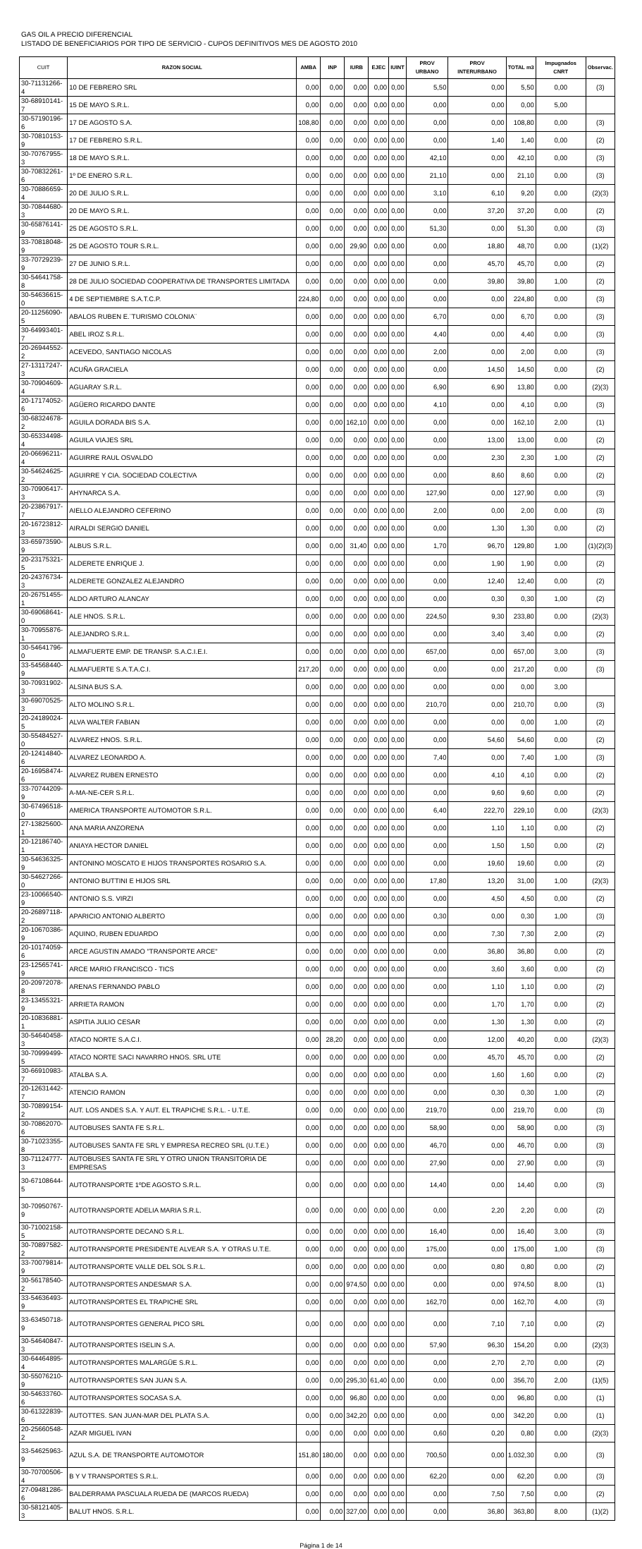GAS OIL A PRECIO DIFERENCIAL
LISTADO DE BENEFICIARIOS POR TIPO DE SERVICIO - CUPOS DEFINITIVOS MES DE AGOSTO 2010
| CUIT | RAZON SOCIAL | AMBA | INP | IURB | EJEC | IUINT | PROV URBANO | PROV INTERURBANO | TOTAL m3 | Impugnados CNRT | Observac. |
| --- | --- | --- | --- | --- | --- | --- | --- | --- | --- | --- | --- |
| 30-71131266-4 | 10 DE FEBRERO SRL | 0,00 | 0,00 | 0,00 | 0,00 | 0,00 | 5,50 | 0,00 | 5,50 | 0,00 | (3) |
| 30-68910141-7 | 15 DE MAYO S.R.L. | 0,00 | 0,00 | 0,00 | 0,00 | 0,00 | 0,00 | 0,00 | 0,00 | 5,00 | |
| 30-57190196-6 | 17 DE AGOSTO S.A. | 108,80 | 0,00 | 0,00 | 0,00 | 0,00 | 0,00 | 0,00 | 108,80 | 0,00 | (3) |
| 30-70810153-9 | 17 DE FEBRERO S.R.L. | 0,00 | 0,00 | 0,00 | 0,00 | 0,00 | 0,00 | 1,40 | 1,40 | 0,00 | (2) |
| 30-70767955-3 | 18 DE MAYO S.R.L. | 0,00 | 0,00 | 0,00 | 0,00 | 0,00 | 42,10 | 0,00 | 42,10 | 0,00 | (3) |
| 30-70832261-6 | 1º DE ENERO S.R.L. | 0,00 | 0,00 | 0,00 | 0,00 | 0,00 | 21,10 | 0,00 | 21,10 | 0,00 | (3) |
| 30-70886659-4 | 20 DE JULIO S.R.L. | 0,00 | 0,00 | 0,00 | 0,00 | 0,00 | 3,10 | 6,10 | 9,20 | 0,00 | (2)(3) |
| 30-70844680-3 | 20 DE MAYO S.R.L. | 0,00 | 0,00 | 0,00 | 0,00 | 0,00 | 0,00 | 37,20 | 37,20 | 0,00 | (2) |
| 30-65876141-9 | 25 DE AGOSTO S.R.L. | 0,00 | 0,00 | 0,00 | 0,00 | 0,00 | 51,30 | 0,00 | 51,30 | 0,00 | (3) |
| 33-70818048-9 | 25 DE AGOSTO TOUR S.R.L. | 0,00 | 0,00 | 29,90 | 0,00 | 0,00 | 0,00 | 18,80 | 48,70 | 0,00 | (1)(2) |
| 33-70729239-9 | 27 DE JUNIO S.R.L. | 0,00 | 0,00 | 0,00 | 0,00 | 0,00 | 0,00 | 45,70 | 45,70 | 0,00 | (2) |
| 30-54641758-8 | 28 DE JULIO SOCIEDAD COOPERATIVA DE TRANSPORTES LIMITADA | 0,00 | 0,00 | 0,00 | 0,00 | 0,00 | 0,00 | 39,80 | 39,80 | 1,00 | (2) |
| 30-54636615-0 | 4 DE SEPTIEMBRE S.A.T.C.P. | 224,80 | 0,00 | 0,00 | 0,00 | 0,00 | 0,00 | 0,00 | 224,80 | 0,00 | (3) |
| 20-11256090-5 | ABALOS RUBEN E.¨TURISMO COLONIA¨ | 0,00 | 0,00 | 0,00 | 0,00 | 0,00 | 6,70 | 0,00 | 6,70 | 0,00 | (3) |
| 30-64993401-7 | ABEL IROZ S.R.L. | 0,00 | 0,00 | 0,00 | 0,00 | 0,00 | 4,40 | 0,00 | 4,40 | 0,00 | (3) |
| 20-26944552-2 | ACEVEDO, SANTIAGO NICOLAS | 0,00 | 0,00 | 0,00 | 0,00 | 0,00 | 2,00 | 0,00 | 2,00 | 0,00 | (3) |
| 27-13117247-3 | ACUÑA GRACIELA | 0,00 | 0,00 | 0,00 | 0,00 | 0,00 | 0,00 | 14,50 | 14,50 | 0,00 | (2) |
| 30-70904609-4 | AGUARAY S.R.L. | 0,00 | 0,00 | 0,00 | 0,00 | 0,00 | 6,90 | 6,90 | 13,80 | 0,00 | (2)(3) |
| 20-17174052-6 | AGÜERO RICARDO DANTE | 0,00 | 0,00 | 0,00 | 0,00 | 0,00 | 4,10 | 0,00 | 4,10 | 0,00 | (3) |
| 30-68324678-2 | AGUILA DORADA BIS S.A. | 0,00 | 0,00 | 162,10 | 0,00 | 0,00 | 0,00 | 0,00 | 162,10 | 2,00 | (1) |
| 30-65334498-4 | AGUILA VIAJES SRL | 0,00 | 0,00 | 0,00 | 0,00 | 0,00 | 0,00 | 13,00 | 13,00 | 0,00 | (2) |
| 20-06696211-4 | AGUIRRE RAUL OSVALDO | 0,00 | 0,00 | 0,00 | 0,00 | 0,00 | 0,00 | 2,30 | 2,30 | 1,00 | (2) |
| 30-54624625-2 | AGUIRRE Y CIA. SOCIEDAD COLECTIVA | 0,00 | 0,00 | 0,00 | 0,00 | 0,00 | 0,00 | 8,60 | 8,60 | 0,00 | (2) |
| 30-70906417-3 | AHYNARCA S.A. | 0,00 | 0,00 | 0,00 | 0,00 | 0,00 | 127,90 | 0,00 | 127,90 | 0,00 | (3) |
| 20-23867917-7 | AIELLO ALEJANDRO CEFERINO | 0,00 | 0,00 | 0,00 | 0,00 | 0,00 | 2,00 | 0,00 | 2,00 | 0,00 | (3) |
| 20-16723812-3 | AIRALDI SERGIO DANIEL | 0,00 | 0,00 | 0,00 | 0,00 | 0,00 | 0,00 | 1,30 | 1,30 | 0,00 | (2) |
| 33-65973590-9 | ALBUS S.R.L. | 0,00 | 0,00 | 31,40 | 0,00 | 0,00 | 1,70 | 96,70 | 129,80 | 1,00 | (1)(2)(3) |
| 20-23175321-5 | ALDERETE ENRIQUE J. | 0,00 | 0,00 | 0,00 | 0,00 | 0,00 | 0,00 | 1,90 | 1,90 | 0,00 | (2) |
| 20-24376734-3 | ALDERETE GONZALEZ ALEJANDRO | 0,00 | 0,00 | 0,00 | 0,00 | 0,00 | 0,00 | 12,40 | 12,40 | 0,00 | (2) |
| 20-26751455-1 | ALDO ARTURO ALANCAY | 0,00 | 0,00 | 0,00 | 0,00 | 0,00 | 0,00 | 0,30 | 0,30 | 1,00 | (2) |
| 30-69068641-0 | ALE HNOS. S.R.L. | 0,00 | 0,00 | 0,00 | 0,00 | 0,00 | 224,50 | 9,30 | 233,80 | 0,00 | (2)(3) |
| 30-70955876-1 | ALEJANDRO S.R.L. | 0,00 | 0,00 | 0,00 | 0,00 | 0,00 | 0,00 | 3,40 | 3,40 | 0,00 | (2) |
| 30-54641796-0 | ALMAFUERTE EMP. DE TRANSP. S.A.C.I.E.I. | 0,00 | 0,00 | 0,00 | 0,00 | 0,00 | 657,00 | 0,00 | 657,00 | 3,00 | (3) |
| 33-54568440-9 | ALMAFUERTE S.A.T.A.C.I. | 217,20 | 0,00 | 0,00 | 0,00 | 0,00 | 0,00 | 0,00 | 217,20 | 0,00 | (3) |
| 30-70931902-3 | ALSINA BUS S.A. | 0,00 | 0,00 | 0,00 | 0,00 | 0,00 | 0,00 | 0,00 | 0,00 | 3,00 | |
| 30-69070525-3 | ALTO MOLINO S.R.L. | 0,00 | 0,00 | 0,00 | 0,00 | 0,00 | 210,70 | 0,00 | 210,70 | 0,00 | (3) |
| 20-24189024-5 | ALVA WALTER FABIAN | 0,00 | 0,00 | 0,00 | 0,00 | 0,00 | 0,00 | 0,00 | 0,00 | 1,00 | (2) |
| 30-55484527-0 | ALVAREZ HNOS. S.R.L. | 0,00 | 0,00 | 0,00 | 0,00 | 0,00 | 0,00 | 54,60 | 54,60 | 0,00 | (2) |
| 20-12414840-6 | ALVAREZ LEONARDO A. | 0,00 | 0,00 | 0,00 | 0,00 | 0,00 | 7,40 | 0,00 | 7,40 | 1,00 | (3) |
| 20-16958474-6 | ALVAREZ RUBEN ERNESTO | 0,00 | 0,00 | 0,00 | 0,00 | 0,00 | 0,00 | 4,10 | 4,10 | 0,00 | (2) |
| 33-70744209-9 | A-MA-NE-CER S.R.L. | 0,00 | 0,00 | 0,00 | 0,00 | 0,00 | 0,00 | 9,60 | 9,60 | 0,00 | (2) |
| 30-67496518-0 | AMERICA TRANSPORTE AUTOMOTOR S.R.L. | 0,00 | 0,00 | 0,00 | 0,00 | 0,00 | 6,40 | 222,70 | 229,10 | 0,00 | (2)(3) |
| 27-13825600-1 | ANA MARIA ANZORENA | 0,00 | 0,00 | 0,00 | 0,00 | 0,00 | 0,00 | 1,10 | 1,10 | 0,00 | (2) |
| 20-12186740-1 | ANIAYA HECTOR DANIEL | 0,00 | 0,00 | 0,00 | 0,00 | 0,00 | 0,00 | 1,50 | 1,50 | 0,00 | (2) |
| 30-54636325-9 | ANTONINO MOSCATO E HIJOS TRANSPORTES ROSARIO S.A. | 0,00 | 0,00 | 0,00 | 0,00 | 0,00 | 0,00 | 19,60 | 19,60 | 0,00 | (2) |
| 30-54627266-0 | ANTONIO BUTTINI E HIJOS SRL | 0,00 | 0,00 | 0,00 | 0,00 | 0,00 | 17,80 | 13,20 | 31,00 | 1,00 | (2)(3) |
| 23-10066540-9 | ANTONIO S.S. VIRZI | 0,00 | 0,00 | 0,00 | 0,00 | 0,00 | 0,00 | 4,50 | 4,50 | 0,00 | (2) |
| 20-26897118-2 | APARICIO ANTONIO ALBERTO | 0,00 | 0,00 | 0,00 | 0,00 | 0,00 | 0,30 | 0,00 | 0,30 | 1,00 | (3) |
| 20-10670386-9 | AQUINO, RUBEN EDUARDO | 0,00 | 0,00 | 0,00 | 0,00 | 0,00 | 0,00 | 7,30 | 7,30 | 2,00 | (2) |
| 20-10174059-6 | ARCE AGUSTIN AMADO "TRANSPORTE ARCE" | 0,00 | 0,00 | 0,00 | 0,00 | 0,00 | 0,00 | 36,80 | 36,80 | 0,00 | (2) |
| 23-12565741-9 | ARCE MARIO FRANCISCO - TICS | 0,00 | 0,00 | 0,00 | 0,00 | 0,00 | 0,00 | 3,60 | 3,60 | 0,00 | (2) |
| 20-20972078-8 | ARENAS FERNANDO PABLO | 0,00 | 0,00 | 0,00 | 0,00 | 0,00 | 0,00 | 1,10 | 1,10 | 0,00 | (2) |
| 23-13455321-9 | ARRIETA RAMON | 0,00 | 0,00 | 0,00 | 0,00 | 0,00 | 0,00 | 1,70 | 1,70 | 0,00 | (2) |
| 20-10836881-1 | ASPITIA JULIO CESAR | 0,00 | 0,00 | 0,00 | 0,00 | 0,00 | 0,00 | 1,30 | 1,30 | 0,00 | (2) |
| 30-54640458-3 | ATACO NORTE S.A.C.I. | 0,00 | 28,20 | 0,00 | 0,00 | 0,00 | 0,00 | 12,00 | 40,20 | 0,00 | (2)(3) |
| 30-70999499-5 | ATACO NORTE SACI NAVARRO HNOS. SRL UTE | 0,00 | 0,00 | 0,00 | 0,00 | 0,00 | 0,00 | 45,70 | 45,70 | 0,00 | (2) |
| 30-66910983-7 | ATALBA S.A. | 0,00 | 0,00 | 0,00 | 0,00 | 0,00 | 0,00 | 1,60 | 1,60 | 0,00 | (2) |
| 20-12631442-7 | ATENCIO RAMON | 0,00 | 0,00 | 0,00 | 0,00 | 0,00 | 0,00 | 0,30 | 0,30 | 1,00 | (2) |
| 30-70899154-2 | AUT. LOS ANDES S.A. Y AUT. EL TRAPICHE S.R.L. - U.T.E. | 0,00 | 0,00 | 0,00 | 0,00 | 0,00 | 219,70 | 0,00 | 219,70 | 0,00 | (3) |
| 30-70862070-6 | AUTOBUSES SANTA FE S.R.L. | 0,00 | 0,00 | 0,00 | 0,00 | 0,00 | 58,90 | 0,00 | 58,90 | 0,00 | (3) |
| 30-71023355-8 | AUTOBUSES SANTA FE SRL Y EMPRESA RECREO SRL (U.T.E.) | 0,00 | 0,00 | 0,00 | 0,00 | 0,00 | 46,70 | 0,00 | 46,70 | 0,00 | (3) |
| 30-71124777-3 | AUTOBUSES SANTA FE SRL Y OTRO UNION TRANSITORIA DE EMPRESAS | 0,00 | 0,00 | 0,00 | 0,00 | 0,00 | 27,90 | 0,00 | 27,90 | 0,00 | (3) |
| 30-67108644-5 | AUTOTRANSPORTE 1ºDE AGOSTO S.R.L. | 0,00 | 0,00 | 0,00 | 0,00 | 0,00 | 14,40 | 0,00 | 14,40 | 0,00 | (3) |
| 30-70950767-9 | AUTOTRANSPORTE ADELIA MARIA S.R.L. | 0,00 | 0,00 | 0,00 | 0,00 | 0,00 | 0,00 | 2,20 | 2,20 | 0,00 | (2) |
| 30-71002158-5 | AUTOTRANSPORTE DECANO S.R.L. | 0,00 | 0,00 | 0,00 | 0,00 | 0,00 | 16,40 | 0,00 | 16,40 | 3,00 | (3) |
| 30-70897582-2 | AUTOTRANSPORTE PRESIDENTE ALVEAR S.A. Y OTRAS U.T.E. | 0,00 | 0,00 | 0,00 | 0,00 | 0,00 | 175,00 | 0,00 | 175,00 | 1,00 | (3) |
| 33-70079814-9 | AUTOTRANSPORTE VALLE DEL SOL S.R.L. | 0,00 | 0,00 | 0,00 | 0,00 | 0,00 | 0,00 | 0,80 | 0,80 | 0,00 | (2) |
| 30-56178540-2 | AUTOTRANSPORTES ANDESMAR S.A. | 0,00 | 0,00 | 974,50 | 0,00 | 0,00 | 0,00 | 0,00 | 974,50 | 8,00 | (1) |
| 33-54636493-9 | AUTOTRANSPORTES EL TRAPICHE SRL | 0,00 | 0,00 | 0,00 | 0,00 | 0,00 | 162,70 | 0,00 | 162,70 | 4,00 | (3) |
| 33-63450718-9 | AUTOTRANSPORTES GENERAL PICO SRL | 0,00 | 0,00 | 0,00 | 0,00 | 0,00 | 0,00 | 7,10 | 7,10 | 0,00 | (2) |
| 30-54640847-3 | AUTOTRANSPORTES ISELIN S.A. | 0,00 | 0,00 | 0,00 | 0,00 | 0,00 | 57,90 | 96,30 | 154,20 | 0,00 | (2)(3) |
| 30-64464895-4 | AUTOTRANSPORTES MALARGÜE S.R.L. | 0,00 | 0,00 | 0,00 | 0,00 | 0,00 | 0,00 | 2,70 | 2,70 | 0,00 | (2) |
| 30-55076210-9 | AUTOTRANSPORTES SAN JUAN S.A. | 0,00 | 0,00 | 295,30 | 61,40 | 0,00 | 0,00 | 0,00 | 356,70 | 2,00 | (1)(5) |
| 30-54633760-6 | AUTOTRANSPORTES SOCASA S.A. | 0,00 | 0,00 | 96,80 | 0,00 | 0,00 | 0,00 | 0,00 | 96,80 | 0,00 | (1) |
| 30-61322839-6 | AUTOTTES. SAN JUAN-MAR DEL PLATA S.A. | 0,00 | 0,00 | 342,20 | 0,00 | 0,00 | 0,00 | 0,00 | 342,20 | 0,00 | (1) |
| 20-25660548-2 | AZAR MIGUEL IVAN | 0,00 | 0,00 | 0,00 | 0,00 | 0,00 | 0,60 | 0,20 | 0,80 | 0,00 | (2)(3) |
| 33-54625963-9 | AZUL S.A. DE TRANSPORTE AUTOMOTOR | 151,80 | 180,00 | 0,00 | 0,00 | 0,00 | 700,50 | 0,00 | 1.032,30 | 0,00 | (3) |
| 30-70700506-4 | B Y V TRANSPORTES S.R.L. | 0,00 | 0,00 | 0,00 | 0,00 | 0,00 | 62,20 | 0,00 | 62,20 | 0,00 | (3) |
| 27-09481286-6 | BALDERRAMA PASCUALA RUEDA DE (MARCOS RUEDA) | 0,00 | 0,00 | 0,00 | 0,00 | 0,00 | 0,00 | 7,50 | 7,50 | 0,00 | (2) |
| 30-58121405-3 | BALUT HNOS. S.R.L. | 0,00 | 0,00 | 327,00 | 0,00 | 0,00 | 0,00 | 36,80 | 363,80 | 8,00 | (1)(2) |
Página 1 de 14